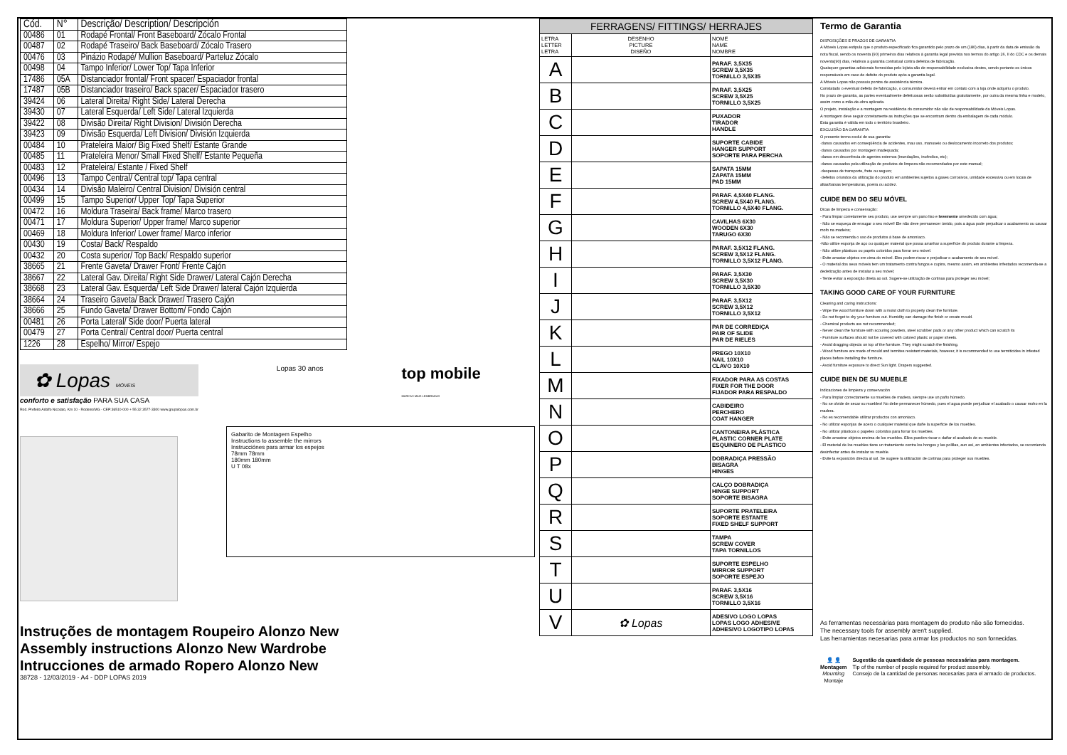| Cód. | N° | Descrição/ Description/ Descripción |
| --- | --- | --- |
| 00486 | 01 | Rodapé Frontal/ Front Baseboard/ Zócalo Frontal |
| 00487 | 02 | Rodapé Traseiro/ Back Baseboard/ Zócalo Trasero |
| 00476 | 03 | Pinázio Rodapé/ Mullion Baseboard/ Parteluz Zócalo |
| 00498 | 04 | Tampo Inferior/ Lower Top/ Tapa Inferior |
| 17486 | 05A | Distanciador frontal/ Front spacer/ Espaciador frontal |
| 17487 | 05B | Distanciador traseiro/ Back spacer/ Espaciador trasero |
| 39424 | 06 | Lateral Direita/ Right Side/ Lateral Derecha |
| 39430 | 07 | Lateral Esquerda/ Left Side/ Lateral Izquierda |
| 39422 | 08 | Divisão Direita/ Right Division/ División Derecha |
| 39423 | 09 | Divisão Esquerda/ Left Division/ División Izquierda |
| 00484 | 10 | Prateleira Maior/ Big Fixed Shelf/ Estante Grande |
| 00485 | 11 | Prateleira Menor/ Small Fixed Shelf/ Estante Pequeña |
| 00483 | 12 | Prateleira/ Estante / Fixed Shelf |
| 00496 | 13 | Tampo Central/ Central top/ Tapa central |
| 00434 | 14 | Divisão Maleiro/ Central Division/ División central |
| 00499 | 15 | Tampo Superior/ Upper Top/ Tapa Superior |
| 00472 | 16 | Moldura Traseira/ Back frame/ Marco trasero |
| 00471 | 17 | Moldura Superior/ Upper frame/ Marco superior |
| 00469 | 18 | Moldura Inferior/ Lower frame/ Marco inferior |
| 00430 | 19 | Costa/ Back/ Respaldo |
| 00432 | 20 | Costa superior/ Top Back/ Respaldo superior |
| 38665 | 21 | Frente Gaveta/ Drawer Front/ Frente Cajón |
| 38667 | 22 | Lateral Gav. Direita/ Right Side Drawer/ Lateral Cajón Derecha |
| 38668 | 23 | Lateral Gav. Esquerda/ Left Side Drawer/ lateral Cajón Izquierda |
| 38664 | 24 | Traseiro Gaveta/ Back Drawer/ Trasero Cajón |
| 38666 | 25 | Fundo Gaveta/ Drawer Bottom/ Fondo Cajón |
| 00481 | 26 | Porta Lateral/ Side door/ Puerta lateral |
| 00479 | 27 | Porta Central/ Central door/ Puerta central |
| 1226 | 28 | Espelho/ Mirror/ Espejo |
✿ Lopas MÓVEIS
conforto e satisfação PARA SUA CASA
Rod. Prefeito Adolfo Nicolato, Km 10 - Rodeiro/MG - CEP:36510-000 + 55 32 3577-3300 www.grupolopas.com.br
Lopas 30 anos
top mobile
MARCAS MAIS LEMBRADAS
Gabarito de Montagem Espelho
Instructions to assemble the mirrors
Instrucciónes para armar los espejos
78mm 78mm
180mm 180mm
U T 08x
Instruções de montagem Roupeiro Alonzo New
Assembly instructions Alonzo New Wardrobe
Intrucciones de armado Ropero Alonzo New
38728 - 12/03/2019 - A4 - DDP LOPAS 2019
| FERRAGENS/ FITTINGS/ HERRAJES | | |
| --- | --- | --- |
| LETRA LETTER LETRA | DESENHO PICTURE DISEÑO | NOME NAME NOMBRE |
| A | | PARAF. 3,5X35 SCREW 3,5X35 TORNILLO 3,5X35 |
| B | | PARAF. 3,5X25 SCREW 3,5X25 TORNILLO 3,5X25 |
| C | | PUXADOR TIRADOR HANDLE |
| D | | SUPORTE CABIDE HANGER SUPPORT SOPORTE PARA PERCHA |
| E | | SAPATA 15MM ZAPATA 15MM PAD 15MM |
| F | | PARAF. 4,5X40 FLANG. SCREW 4,5X40 FLANG. TORNILLO 4,5X40 FLANG. |
| G | | CAVILHAS 6X30 WOODEN 6X30 TARUGO 6X30 |
| H | | PARAF. 3,5X12 FLANG. SCREW 3,5X12 FLANG. TORNILLO 3,5X12 FLANG. |
| I | | PARAF. 3,5X30 SCREW 3,5X30 TORNILLO 3,5X30 |
| J | | PARAF. 3,5X12 SCREW 3,5X12 TORNILLO 3,5X12 |
| K | | PAR DE CORREDIÇA PAIR OF SLIDE PAR DE RIELES |
| L | | PREGO 10X10 NAIL 10X10 CLAVO 10X10 |
| M | | FIXADOR PARA AS COSTAS FIXER FOR THE DOOR FIJADOR PARA RESPALDO |
| N | | CABIDEIRO PERCHERO COAT HANGER |
| O | | CANTONEIRA PLÁSTICA PLASTIC CORNER PLATE ESQUINERO DE PLASTICO |
| P | | DOBRADIÇA PRESSÃO BISAGRA HINGES |
| Q | | CALÇO DOBRADIÇA HINGE SUPPORT SOPORTE BISAGRA |
| R | | SUPORTE PRATELEIRA SOPORTE ESTANTE FIXED SHELF SUPPORT |
| S | | TAMPA SCREW COVER TAPA TORNILLOS |
| T | | SUPORTE ESPELHO MIRROR SUPPORT SOPORTE ESPEJO |
| U | | PARAF. 3,5X16 SCREW 3,5X16 TORNILLO 3,5X16 |
| V | ✿ Lopas | ADESIVO LOGO LOPAS LOPAS LOGO ADHESIVE ADHESIVO LOGOTIPO LOPAS |
Termo de Garantia
DISPOSIÇÕES E PRAZOS DE GARANTIA
A Móveis Lopas estipula que o produto especificado fica garantido pelo prazo de um (180) dias, à partir da data de emissão da nota fiscal, sendo os noventa (90) primeiros dias relativos à garantia legal prevista nos termos do artigo 26, II do CDC e os demais noventa(90) dias, relativos a garantia contratual contra defeitos de fabricação.
Quaisquer garantias adicionais fornecidas pelo lojista são de responsabilidade exclusiva destes, sendo portanto os únicos responsáveis em caso de defeito do produto após a garantia legal.
A Móveis Lopas não possuiu pontos de assistência técnica.
Constatado o eventual defeito de fabricação, o consumidor deverá entrar em contato com a loja onde adquiriu o produto.
No prazo de garantia, as partes eventualmente defeituosas serão substituídas gratuitamente, por outra da mesma linha e modelo, assim como a mão-de-obra aplicada.
O projeto, instalação e a montagem na residência do consumidor não são de responsabilidade da Móveis Lopas.
A montagem deve seguir corretamente as instruções que se encontram dentro da embalagem de cada módulo.
Esta garantia é válida em todo o território brasileiro.
EXCLUSÃO DA GARANTIA
O presente termo exclui de sua garantia:
·danos causados em conseqüência de acidentes, mau uso, manuseio ou deslocamento incorreto dos produtos;
·danos causados por montagem inadequada;
·danos em decorrência de agentes externos (inundações, incêndios, etc);
·danos causados pela utilização de produtos de limpeza não recomendados por este manual;
·despesas de transporte, frete ou seguro;
·defeitos oriundos da utilização do produto em ambientes sujeitos a gases corrosivos, umidade excessiva ou em locais de altas/baixas temperaturas, poeira ou acidez.
CUIDE BEM DO SEU MÓVEL
Dicas de limpeza e conservação:
- Para limpar corretamente seu produto, use sempre um pano liso e levemente umedecido com água;
- Não se esqueça de enxugar o seu móvel! Ele não deve permanecer úmido, pois a água pode prejudicar o acabamento ou causar mofo na madeira;
- Não se recomenda o uso de produtos à base de amoníaco.
-Não utilize esponja de aço ou qualquer material que possa arranhar a superfície do produto durante a limpeza.
- Não utilize plásticos ou papéis coloridos para forrar seu móvel.
- Evite arrastar objetos em cima do móvel. Eles podem riscar e prejudicar o acabamento de seu móvel.
- O material dos seus móveis tem um tratamento contra fungos e cupins, mesmo assim, em ambientes infestados recomenda-se a dedetização antes de instalar a seu móvel;
- Tente evitar a exposição direta ao sol. Sugere-se utilização de cortinas para proteger seu móvel;
TAKING GOOD CARE OF YOUR FURNITURE
Cleaning and caring instructions:
- Wipe the wood furniture down with a moist cloth to properly clean the furniture.
- Do not forget to dry your furniture out. Humidity can damage the finish or create mould.
- Chemical products are not recommended;
- Never clean the furniture with scouring powders, steel scrubber pads or any other product which can scratch its
- Furniture surfaces should not be covered with colored plastic or paper sheets.
- Avoid dragging objects on top of the furniture. They might scratch the finishing.
- Wood furniture are made of mould and termites resistant materials, however, it is recommended to use termiticides in infested places before installing the furniture.
- Avoid furniture exposure to direct Sun light. Drapers suggested.
CUIDE BIEN DE SU MUEBLE
Indicaciones de limpieza y conservación
- Para limpiar correctamente su muebles de madera, siempre use un paño húmedo.
- No se olvide de secar su muebles! No debe permanecer húmedo, pues el agua puede perjudicar el acabado o causar moho en la madera.
- No es recomendable utilizar productos con amoniaco.
- No utilizar esponjas de acero o cualquier material que dañe la superficie de los muebles.
- No utilizar plásticos o papeles coloridos para forrar los muebles.
- Evite arrastrar objetos encima de los muebles. Ellos pueden riscar o dañar el acabado de su mueble.
- El material de los muebles tiene un tratamiento contra los hongos y las polillas, aun así, en ambientes infectados, se recomienda desinfectar antes de instalar su mueble.
- Evite la exposición directa al sol. Se sugiere la utilización de cortinas para proteger sus muebles.
As ferramentas necessárias para montagem do produto não são fornecidas.
The necessary tools for assembly aren't supplied.
Las herramientas necesarias para armar los productos no son fornecidas.
👤 👤
Montagem
Mounting
Montaje
Sugestão da quantidade de pessoas necessárias para montagem.
Tip of the number of people required for product assembly.
Consejo de la cantidad de personas necesarias para el armado de productos.